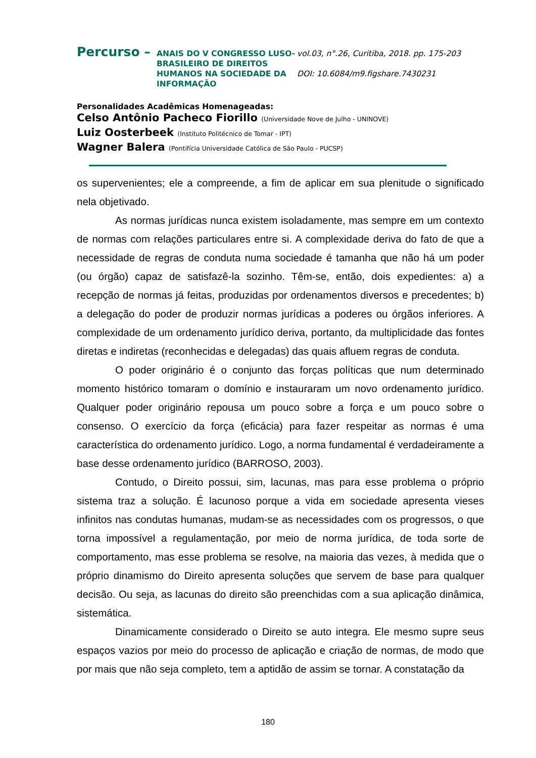Percurso –
ANAIS DO V CONGRESSO LUSO-BRASILEIRO DE DIREITOS HUMANOS NA SOCIEDADE DA INFORMAÇÃO
vol.03, n°.26, Curitiba, 2018. pp. 175-203
DOI: 10.6084/m9.figshare.7430231
Personalidades Acadêmicas Homenageadas:
Celso Antônio Pacheco Fiorillo (Universidade Nove de Julho - UNINOVE)
Luiz Oosterbeek (Instituto Politécnico de Tomar - IPT)
Wagner Balera (Pontifícia Universidade Católica de São Paulo - PUCSP)
os supervenientes; ele a compreende, a fim de aplicar em sua plenitude o significado nela objetivado.
As normas jurídicas nunca existem isoladamente, mas sempre em um contexto de normas com relações particulares entre si. A complexidade deriva do fato de que a necessidade de regras de conduta numa sociedade é tamanha que não há um poder (ou órgão) capaz de satisfazê-la sozinho. Têm-se, então, dois expedientes: a) a recepção de normas já feitas, produzidas por ordenamentos diversos e precedentes; b) a delegação do poder de produzir normas jurídicas a poderes ou órgãos inferiores. A complexidade de um ordenamento jurídico deriva, portanto, da multiplicidade das fontes diretas e indiretas (reconhecidas e delegadas) das quais afluem regras de conduta.
O poder originário é o conjunto das forças políticas que num determinado momento histórico tomaram o domínio e instauraram um novo ordenamento jurídico. Qualquer poder originário repousa um pouco sobre a força e um pouco sobre o consenso. O exercício da força (eficácia) para fazer respeitar as normas é uma característica do ordenamento jurídico. Logo, a norma fundamental é verdadeiramente a base desse ordenamento jurídico (BARROSO, 2003).
Contudo, o Direito possui, sim, lacunas, mas para esse problema o próprio sistema traz a solução. É lacunoso porque a vida em sociedade apresenta vieses infinitos nas condutas humanas, mudam-se as necessidades com os progressos, o que torna impossível a regulamentação, por meio de norma jurídica, de toda sorte de comportamento, mas esse problema se resolve, na maioria das vezes, à medida que o próprio dinamismo do Direito apresenta soluções que servem de base para qualquer decisão. Ou seja, as lacunas do direito são preenchidas com a sua aplicação dinâmica, sistemática.
Dinamicamente considerado o Direito se auto integra. Ele mesmo supre seus espaços vazios por meio do processo de aplicação e criação de normas, de modo que por mais que não seja completo, tem a aptidão de assim se tornar. A constatação da
180